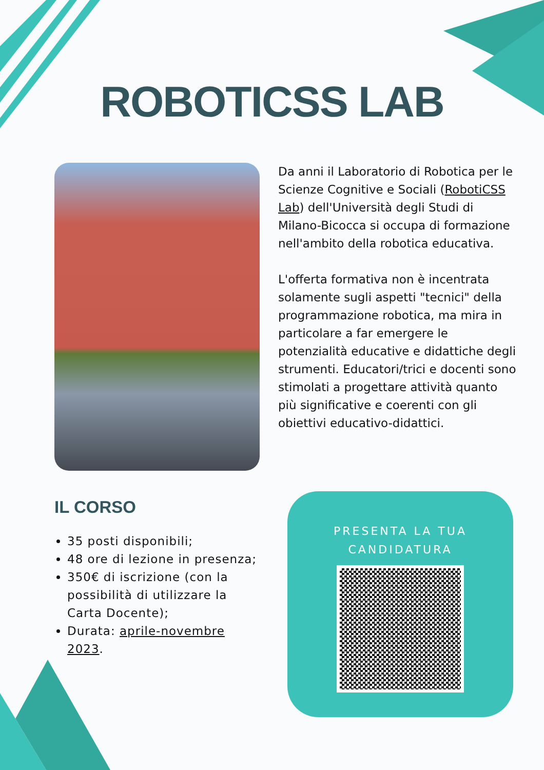ROBOTICSS LAB
Da anni il Laboratorio di Robotica per le Scienze Cognitive e Sociali (RobotiCSS Lab) dell'Università degli Studi di Milano-Bicocca si occupa di formazione nell'ambito della robotica educativa.
L'offerta formativa non è incentrata solamente sugli aspetti "tecnici" della programmazione robotica, ma mira in particolare a far emergere le potenzialità educative e didattiche degli strumenti. Educatori/trici e docenti sono stimolati a progettare attività quanto più significative e coerenti con gli obiettivi educativo-didattici.
IL CORSO
35 posti disponibili;
48 ore di lezione in presenza;
350€ di iscrizione (con la possibilità di utilizzare la Carta Docente);
Durata: aprile-novembre 2023.
PRESENTA LA TUA
CANDIDATURA